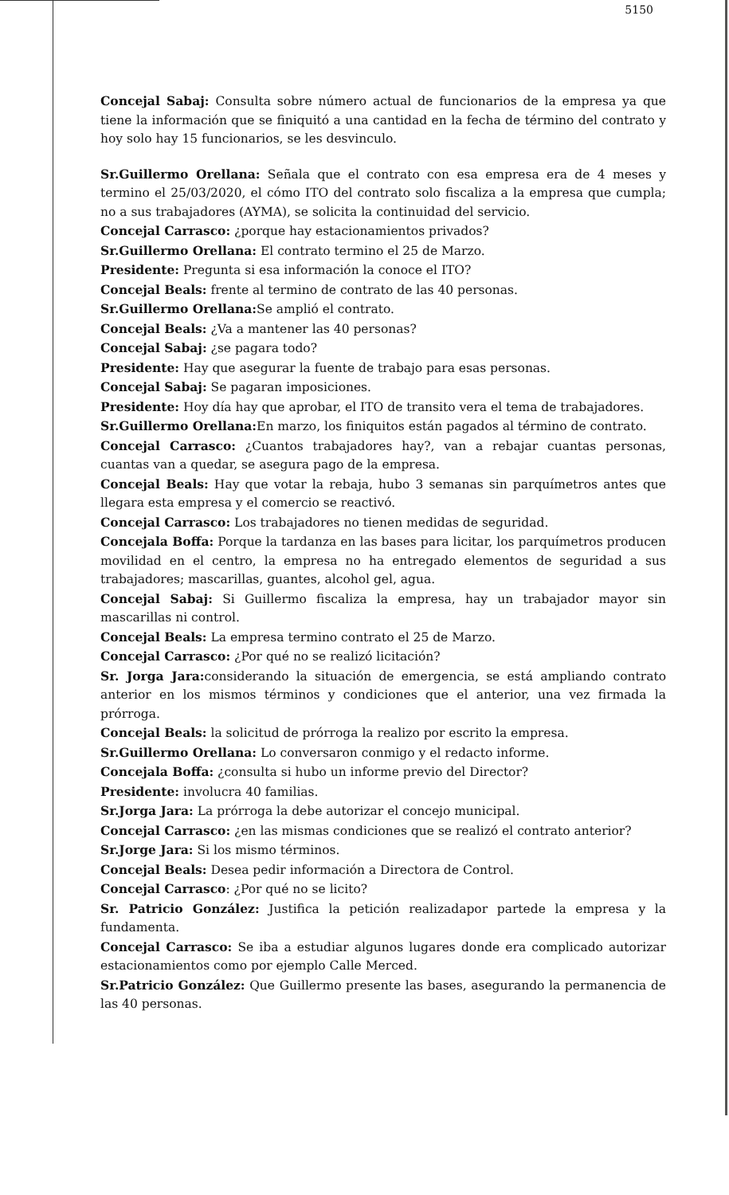5150
Concejal Sabaj: Consulta sobre número actual de funcionarios de la empresa ya que tiene la información que se finiquitó a una cantidad en la fecha de término del contrato y hoy solo hay 15 funcionarios, se les desvinculo.
Sr.Guillermo Orellana: Señala que el contrato con esa empresa era de 4 meses y termino el 25/03/2020, el cómo ITO del contrato solo fiscaliza a la empresa que cumpla; no a sus trabajadores (AYMA), se solicita la continuidad del servicio.
Concejal Carrasco: ¿porque hay estacionamientos privados?
Sr.Guillermo Orellana: El contrato termino el 25 de Marzo.
Presidente: Pregunta si esa información la conoce el ITO?
Concejal Beals: frente al termino de contrato de las 40 personas.
Sr.Guillermo Orellana: Se amplió el contrato.
Concejal Beals: ¿Va a mantener las 40 personas?
Concejal Sabaj: ¿se pagara todo?
Presidente: Hay que asegurar la fuente de trabajo para esas personas.
Concejal Sabaj: Se pagaran imposiciones.
Presidente: Hoy día hay que aprobar, el ITO de transito vera el tema de trabajadores.
Sr.Guillermo Orellana: En marzo, los finiquitos están pagados al término de contrato.
Concejal Carrasco: ¿Cuantos trabajadores hay?, van a rebajar cuantas personas, cuantas van a quedar, se asegura pago de la empresa.
Concejal Beals: Hay que votar la rebaja, hubo 3 semanas sin parquímetros antes que llegara esta empresa y el comercio se reactivó.
Concejal Carrasco: Los trabajadores no tienen medidas de seguridad.
Concejala Boffa: Porque la tardanza en las bases para licitar, los parquímetros producen movilidad en el centro, la empresa no ha entregado elementos de seguridad a sus trabajadores; mascarillas, guantes, alcohol gel, agua.
Concejal Sabaj: Si Guillermo fiscaliza la empresa, hay un trabajador mayor sin mascarillas ni control.
Concejal Beals: La empresa termino contrato el 25 de Marzo.
Concejal Carrasco: ¿Por qué no se realizó licitación?
Sr. Jorga Jara: considerando la situación de emergencia, se está ampliando contrato anterior en los mismos términos y condiciones que el anterior, una vez firmada la prórroga.
Concejal Beals: la solicitud de prórroga la realizo por escrito la empresa.
Sr.Guillermo Orellana: Lo conversaron conmigo y el redacto informe.
Concejala Boffa: ¿consulta si hubo un informe previo del Director?
Presidente: involucra 40 familias.
Sr.Jorga Jara: La prórroga la debe autorizar el concejo municipal.
Concejal Carrasco: ¿en las mismas condiciones que se realizó el contrato anterior?
Sr.Jorge Jara: Si los mismo términos.
Concejal Beals: Desea pedir información a Directora de Control.
Concejal Carrasco: ¿Por qué no se licito?
Sr. Patricio González: Justifica la petición realizadapor partede la empresa y la fundamenta.
Concejal Carrasco: Se iba a estudiar algunos lugares donde era complicado autorizar estacionamientos como por ejemplo Calle Merced.
Sr.Patricio González: Que Guillermo presente las bases, asegurando la permanencia de las 40 personas.